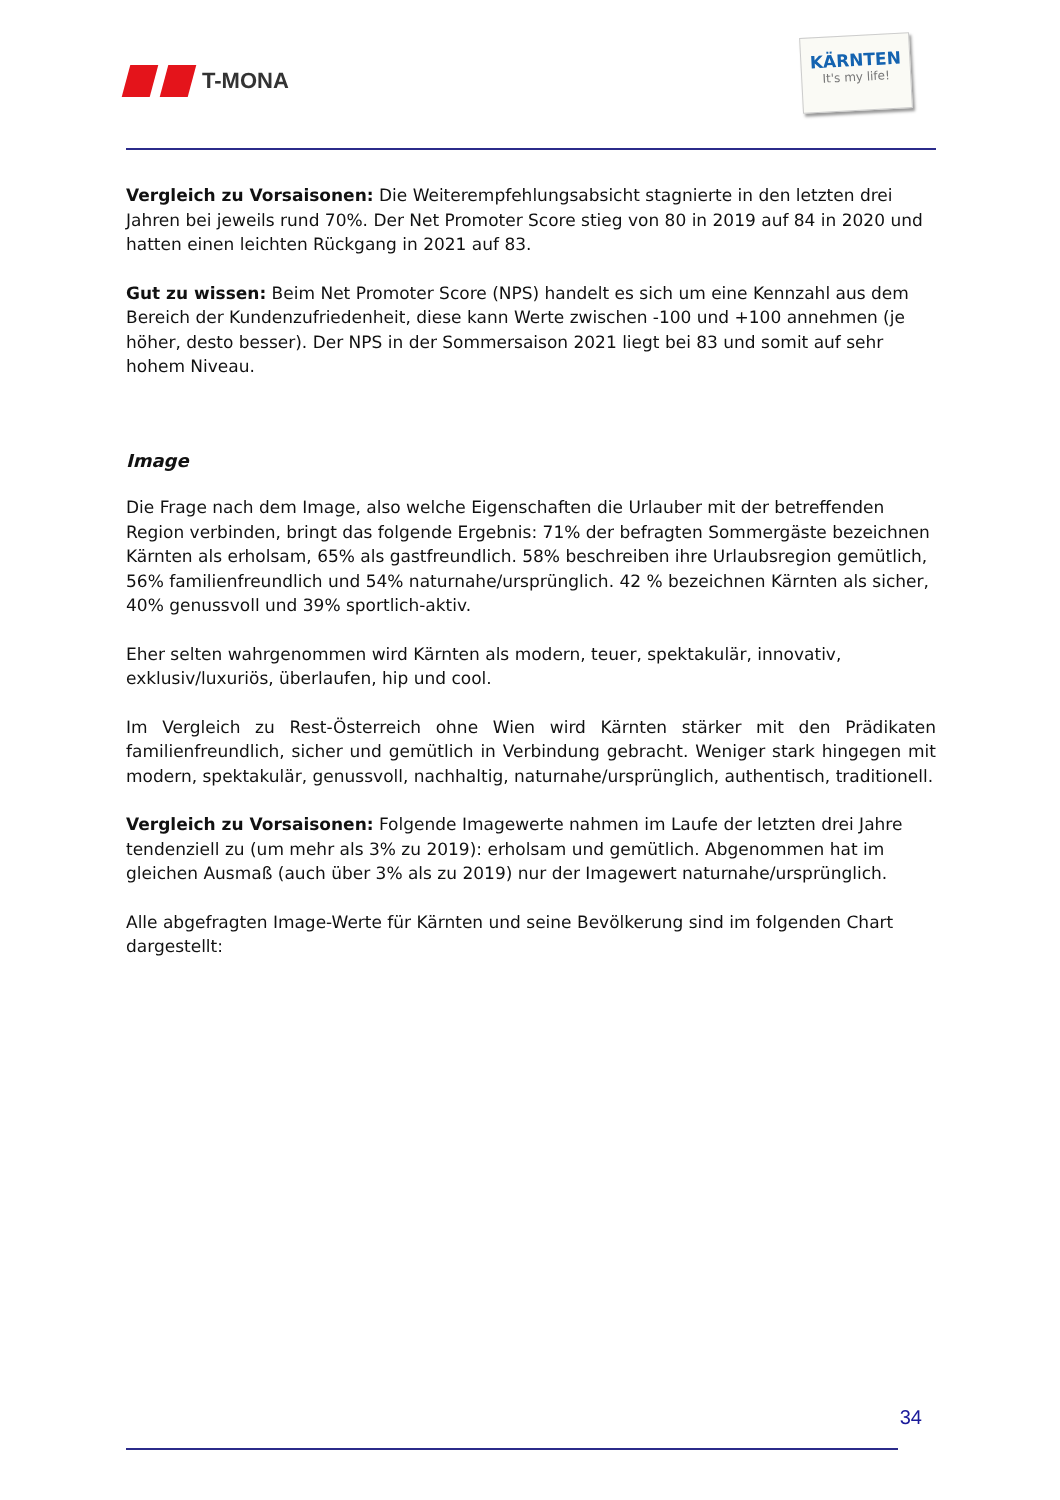T-MONA
KÄRNTEN
It's my life!
Vergleich zu Vorsaisonen: Die Weiterempfehlungsabsicht stagnierte in den letzten drei Jahren bei jeweils rund 70%. Der Net Promoter Score stieg von 80 in 2019 auf 84 in 2020 und hatten einen leichten Rückgang in 2021 auf 83.
Gut zu wissen: Beim Net Promoter Score (NPS) handelt es sich um eine Kennzahl aus dem Bereich der Kundenzufriedenheit, diese kann Werte zwischen -100 und +100 annehmen (je höher, desto besser). Der NPS in der Sommersaison 2021 liegt bei 83 und somit auf sehr hohem Niveau.
Image
Die Frage nach dem Image, also welche Eigenschaften die Urlauber mit der betreffenden Region verbinden, bringt das folgende Ergebnis: 71% der befragten Sommergäste bezeichnen Kärnten als erholsam, 65% als gastfreundlich. 58% beschreiben ihre Urlaubsregion gemütlich, 56% familienfreundlich und 54% naturnahe/ursprünglich. 42 % bezeichnen Kärnten als sicher, 40% genussvoll und 39% sportlich-aktiv.
Eher selten wahrgenommen wird Kärnten als modern, teuer, spektakulär, innovativ, exklusiv/luxuriös, überlaufen, hip und cool.
Im Vergleich zu Rest-Österreich ohne Wien wird Kärnten stärker mit den Prädikaten familienfreundlich, sicher und gemütlich in Verbindung gebracht. Weniger stark hingegen mit modern, spektakulär, genussvoll, nachhaltig, naturnahe/ursprünglich, authentisch, traditionell.
Vergleich zu Vorsaisonen: Folgende Imagewerte nahmen im Laufe der letzten drei Jahre tendenziell zu (um mehr als 3% zu 2019): erholsam und gemütlich. Abgenommen hat im gleichen Ausmaß (auch über 3% als zu 2019) nur der Imagewert naturnahe/ursprünglich.
Alle abgefragten Image-Werte für Kärnten und seine Bevölkerung sind im folgenden Chart dargestellt:
34